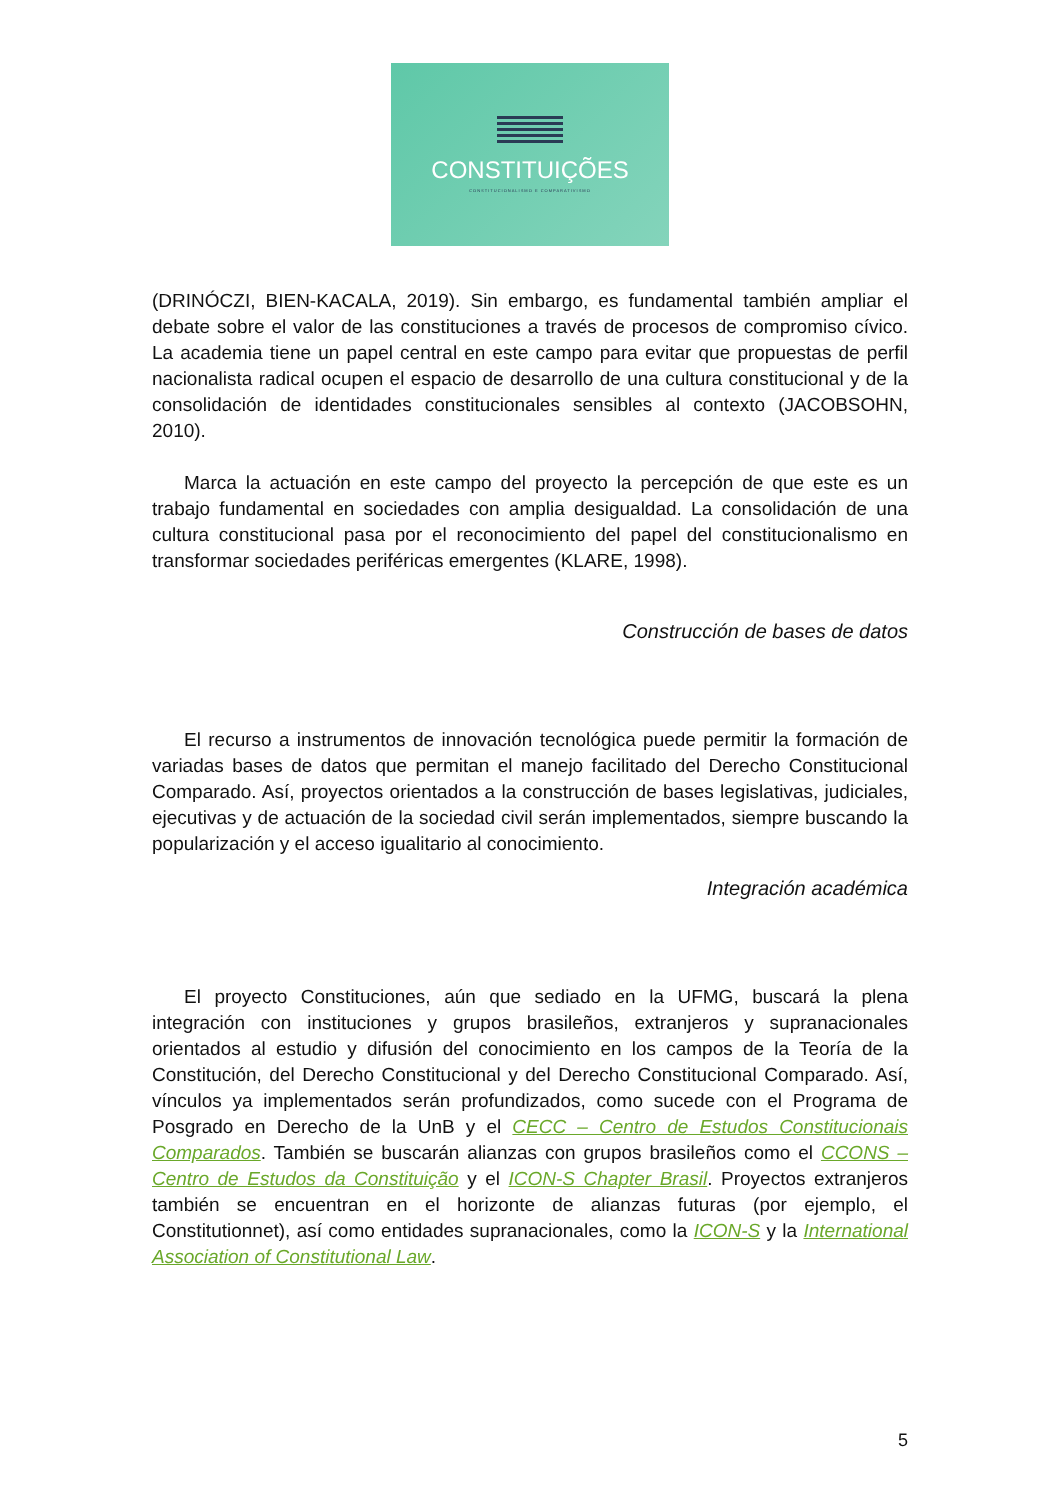CONSTITUIÇÕES
CONSTITUCIONALISMO E COMPARATIVISMO
(DRINÓCZI, BIEN-KACALA, 2019). Sin embargo, es fundamental también ampliar el debate sobre el valor de las constituciones a través de procesos de compromiso cívico. La academia tiene un papel central en este campo para evitar que propuestas de perfil nacionalista radical ocupen el espacio de desarrollo de una cultura constitucional y de la consolidación de identidades constitucionales sensibles al contexto (JACOBSOHN, 2010).
Marca la actuación en este campo del proyecto la percepción de que este es un trabajo fundamental en sociedades con amplia desigualdad. La consolidación de una cultura constitucional pasa por el reconocimiento del papel del constitucionalismo en transformar sociedades periféricas emergentes (KLARE, 1998).
Construcción de bases de datos
El recurso a instrumentos de innovación tecnológica puede permitir la formación de variadas bases de datos que permitan el manejo facilitado del Derecho Constitucional Comparado. Así, proyectos orientados a la construcción de bases legislativas, judiciales, ejecutivas y de actuación de la sociedad civil serán implementados, siempre buscando la popularización y el acceso igualitario al conocimiento.
Integración académica
El proyecto Constituciones, aún que sediado en la UFMG, buscará la plena integración con instituciones y grupos brasileños, extranjeros y supranacionales orientados al estudio y difusión del conocimiento en los campos de la Teoría de la Constitución, del Derecho Constitucional y del Derecho Constitucional Comparado. Así, vínculos ya implementados serán profundizados, como sucede con el Programa de Posgrado en Derecho de la UnB y el CECC – Centro de Estudos Constitucionais Comparados. También se buscarán alianzas con grupos brasileños como el CCONS – Centro de Estudos da Constituição y el ICON-S Chapter Brasil. Proyectos extranjeros también se encuentran en el horizonte de alianzas futuras (por ejemplo, el Constitutionnet), así como entidades supranacionales, como la ICON-S y la International Association of Constitutional Law.
5